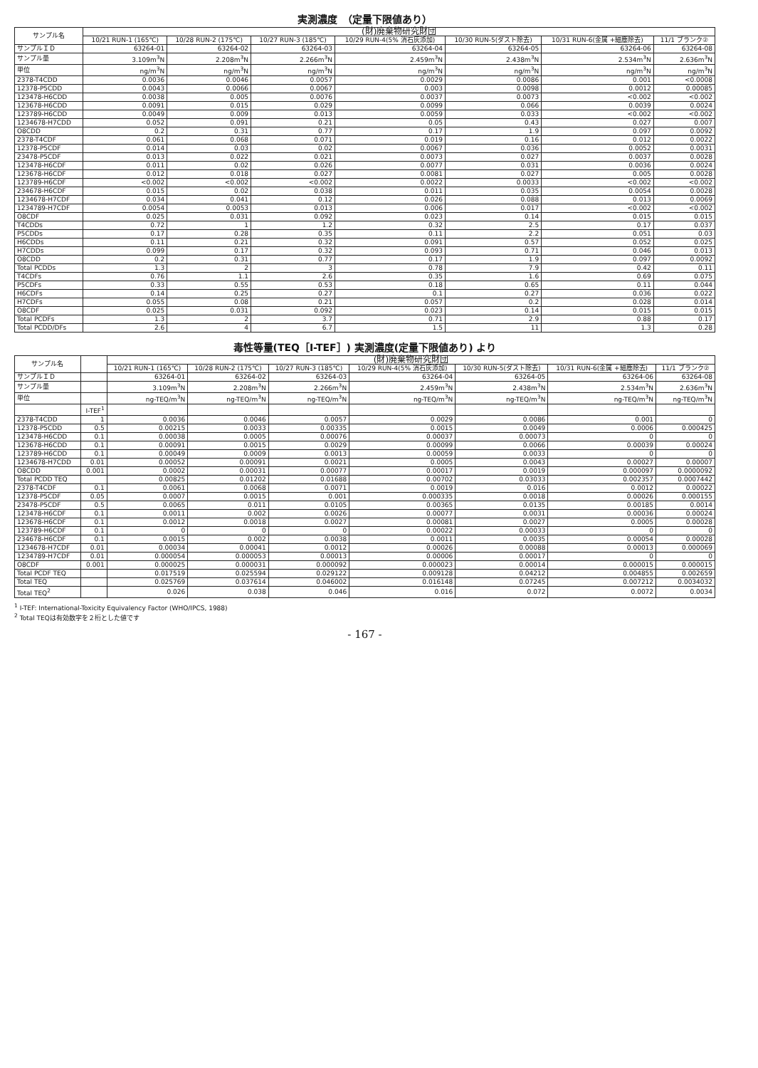実測濃度　（定量下限値あり）
| サンプル名 | (財)廃棄物研究財団 | | | | | | |
| --- | --- | --- | --- | --- | --- | --- | --- |
| | 10/21 RUN-1 (165℃) | 10/28 RUN-2 (175℃) | 10/27 RUN-3 (185℃) | 10/29 RUN-4(5% 消石灰添加) | 10/30 RUN-5(ダスト除去) | 10/31 RUN-6(金属 +細塵除去) | 11/1 ブランク② |
| サンプルＩＤ | 63264-01 | 63264-02 | 63264-03 | 63264-04 | 63264-05 | 63264-06 | 63264-08 |
| サンプル量 | 3.109m<sup>3</sup>N | 2.208m<sup>3</sup>N | 2.266m<sup>3</sup>N | 2.459m<sup>3</sup>N | 2.438m<sup>3</sup>N | 2.534m<sup>3</sup>N | 2.636m<sup>3</sup>N |
| 単位 | ng/m<sup>3</sup>N | ng/m<sup>3</sup>N | ng/m<sup>3</sup>N | ng/m<sup>3</sup>N | ng/m<sup>3</sup>N | ng/m<sup>3</sup>N | ng/m<sup>3</sup>N |
| 2378-T4CDD | 0.0036 | 0.0046 | 0.0057 | 0.0029 | 0.0086 | 0.001 | <0.0008 |
| 12378-P5CDD | 0.0043 | 0.0066 | 0.0067 | 0.003 | 0.0098 | 0.0012 | 0.00085 |
| 123478-H6CDD | 0.0038 | 0.005 | 0.0076 | 0.0037 | 0.0073 | <0.002 | <0.002 |
| 123678-H6CDD | 0.0091 | 0.015 | 0.029 | 0.0099 | 0.066 | 0.0039 | 0.0024 |
| 123789-H6CDD | 0.0049 | 0.009 | 0.013 | 0.0059 | 0.033 | <0.002 | <0.002 |
| 1234678-H7CDD | 0.052 | 0.091 | 0.21 | 0.05 | 0.43 | 0.027 | 0.007 |
| O8CDD | 0.2 | 0.31 | 0.77 | 0.17 | 1.9 | 0.097 | 0.0092 |
| 2378-T4CDF | 0.061 | 0.068 | 0.071 | 0.019 | 0.16 | 0.012 | 0.0022 |
| 12378-P5CDF | 0.014 | 0.03 | 0.02 | 0.0067 | 0.036 | 0.0052 | 0.0031 |
| 23478-P5CDF | 0.013 | 0.022 | 0.021 | 0.0073 | 0.027 | 0.0037 | 0.0028 |
| 123478-H6CDF | 0.011 | 0.02 | 0.026 | 0.0077 | 0.031 | 0.0036 | 0.0024 |
| 123678-H6CDF | 0.012 | 0.018 | 0.027 | 0.0081 | 0.027 | 0.005 | 0.0028 |
| 123789-H6CDF | <0.002 | <0.002 | <0.002 | 0.0022 | 0.0033 | <0.002 | <0.002 |
| 234678-H6CDF | 0.015 | 0.02 | 0.038 | 0.011 | 0.035 | 0.0054 | 0.0028 |
| 1234678-H7CDF | 0.034 | 0.041 | 0.12 | 0.026 | 0.088 | 0.013 | 0.0069 |
| 1234789-H7CDF | 0.0054 | 0.0053 | 0.013 | 0.006 | 0.017 | <0.002 | <0.002 |
| O8CDF | 0.025 | 0.031 | 0.092 | 0.023 | 0.14 | 0.015 | 0.015 |
| T4CDDs | 0.72 | 1 | 1.2 | 0.32 | 2.5 | 0.17 | 0.037 |
| P5CDDs | 0.17 | 0.28 | 0.35 | 0.11 | 2.2 | 0.051 | 0.03 |
| H6CDDs | 0.11 | 0.21 | 0.32 | 0.091 | 0.57 | 0.052 | 0.025 |
| H7CDDs | 0.099 | 0.17 | 0.32 | 0.093 | 0.71 | 0.046 | 0.013 |
| O8CDD | 0.2 | 0.31 | 0.77 | 0.17 | 1.9 | 0.097 | 0.0092 |
| Total PCDDs | 1.3 | 2 | 3 | 0.78 | 7.9 | 0.42 | 0.11 |
| T4CDFs | 0.76 | 1.1 | 2.6 | 0.35 | 1.6 | 0.69 | 0.075 |
| P5CDFs | 0.33 | 0.55 | 0.53 | 0.18 | 0.65 | 0.11 | 0.044 |
| H6CDFs | 0.14 | 0.25 | 0.27 | 0.1 | 0.27 | 0.036 | 0.022 |
| H7CDFs | 0.055 | 0.08 | 0.21 | 0.057 | 0.2 | 0.028 | 0.014 |
| O8CDF | 0.025 | 0.031 | 0.092 | 0.023 | 0.14 | 0.015 | 0.015 |
| Total PCDFs | 1.3 | 2 | 3.7 | 0.71 | 2.9 | 0.88 | 0.17 |
| Total PCDD/DFs | 2.6 | 4 | 6.7 | 1.5 | 11 | 1.3 | 0.28 |
毒性等量(TEQ［I-TEF］) 実測濃度(定量下限値あり) より
| サンプル名 | | (財)廃棄物研究財団 | | | | | | |
| --- | --- | --- | --- | --- | --- | --- | --- | --- |
| | | 10/21 RUN-1 (165℃) | 10/28 RUN-2 (175℃) | 10/27 RUN-3 (185℃) | 10/29 RUN-4(5% 消石灰添加) | 10/30 RUN-5(ダスト除去) | 10/31 RUN-6(金属 +細塵除去) | 11/1 ブランク② |
| サンプルＩＤ | | 63264-01 | 63264-02 | 63264-03 | 63264-04 | 63264-05 | 63264-06 | 63264-08 |
| サンプル量 | | 3.109m<sup>3</sup>N | 2.208m<sup>3</sup>N | 2.266m<sup>3</sup>N | 2.459m<sup>3</sup>N | 2.438m<sup>3</sup>N | 2.534m<sup>3</sup>N | 2.636m<sup>3</sup>N |
| 単位 | | ng-TEQ/m<sup>3</sup>N | ng-TEQ/m<sup>3</sup>N | ng-TEQ/m<sup>3</sup>N | ng-TEQ/m<sup>3</sup>N | ng-TEQ/m<sup>3</sup>N | ng-TEQ/m<sup>3</sup>N | ng-TEQ/m<sup>3</sup>N |
| | I-TEF<sup>1</sup> | | | | | | | |
| 2378-T4CDD | 1 | 0.0036 | 0.0046 | 0.0057 | 0.0029 | 0.0086 | 0.001 | 0 |
| 12378-P5CDD | 0.5 | 0.00215 | 0.0033 | 0.00335 | 0.0015 | 0.0049 | 0.0006 | 0.000425 |
| 123478-H6CDD | 0.1 | 0.00038 | 0.0005 | 0.00076 | 0.00037 | 0.00073 | 0 | 0 |
| 123678-H6CDD | 0.1 | 0.00091 | 0.0015 | 0.0029 | 0.00099 | 0.0066 | 0.00039 | 0.00024 |
| 123789-H6CDD | 0.1 | 0.00049 | 0.0009 | 0.0013 | 0.00059 | 0.0033 | 0 | 0 |
| 1234678-H7CDD | 0.01 | 0.00052 | 0.00091 | 0.0021 | 0.0005 | 0.0043 | 0.00027 | 0.00007 |
| O8CDD | 0.001 | 0.0002 | 0.00031 | 0.00077 | 0.00017 | 0.0019 | 0.000097 | 0.0000092 |
| Total PCDD TEQ | | 0.00825 | 0.01202 | 0.01688 | 0.00702 | 0.03033 | 0.002357 | 0.0007442 |
| 2378-T4CDF | 0.1 | 0.0061 | 0.0068 | 0.0071 | 0.0019 | 0.016 | 0.0012 | 0.00022 |
| 12378-P5CDF | 0.05 | 0.0007 | 0.0015 | 0.001 | 0.000335 | 0.0018 | 0.00026 | 0.000155 |
| 23478-P5CDF | 0.5 | 0.0065 | 0.011 | 0.0105 | 0.00365 | 0.0135 | 0.00185 | 0.0014 |
| 123478-H6CDF | 0.1 | 0.0011 | 0.002 | 0.0026 | 0.00077 | 0.0031 | 0.00036 | 0.00024 |
| 123678-H6CDF | 0.1 | 0.0012 | 0.0018 | 0.0027 | 0.00081 | 0.0027 | 0.0005 | 0.00028 |
| 123789-H6CDF | 0.1 | 0 | 0 | 0 | 0.00022 | 0.00033 | 0 | 0 |
| 234678-H6CDF | 0.1 | 0.0015 | 0.002 | 0.0038 | 0.0011 | 0.0035 | 0.00054 | 0.00028 |
| 1234678-H7CDF | 0.01 | 0.00034 | 0.00041 | 0.0012 | 0.00026 | 0.00088 | 0.00013 | 0.000069 |
| 1234789-H7CDF | 0.01 | 0.000054 | 0.000053 | 0.00013 | 0.00006 | 0.00017 | 0 | 0 |
| O8CDF | 0.001 | 0.000025 | 0.000031 | 0.000092 | 0.000023 | 0.00014 | 0.000015 | 0.000015 |
| Total PCDF TEQ | | 0.017519 | 0.025594 | 0.029122 | 0.009128 | 0.04212 | 0.004855 | 0.002659 |
| Total TEQ | | 0.025769 | 0.037614 | 0.046002 | 0.016148 | 0.07245 | 0.007212 | 0.0034032 |
| Total TEQ<sup>2</sup> | | 0.026 | 0.038 | 0.046 | 0.016 | 0.072 | 0.0072 | 0.0034 |
<sup>1</sup> I-TEF: International-Toxicity Equivalency Factor (WHO/IPCS, 1988)
<sup>2</sup> Total TEQは有効数字を２桁とした値です
- 167 -